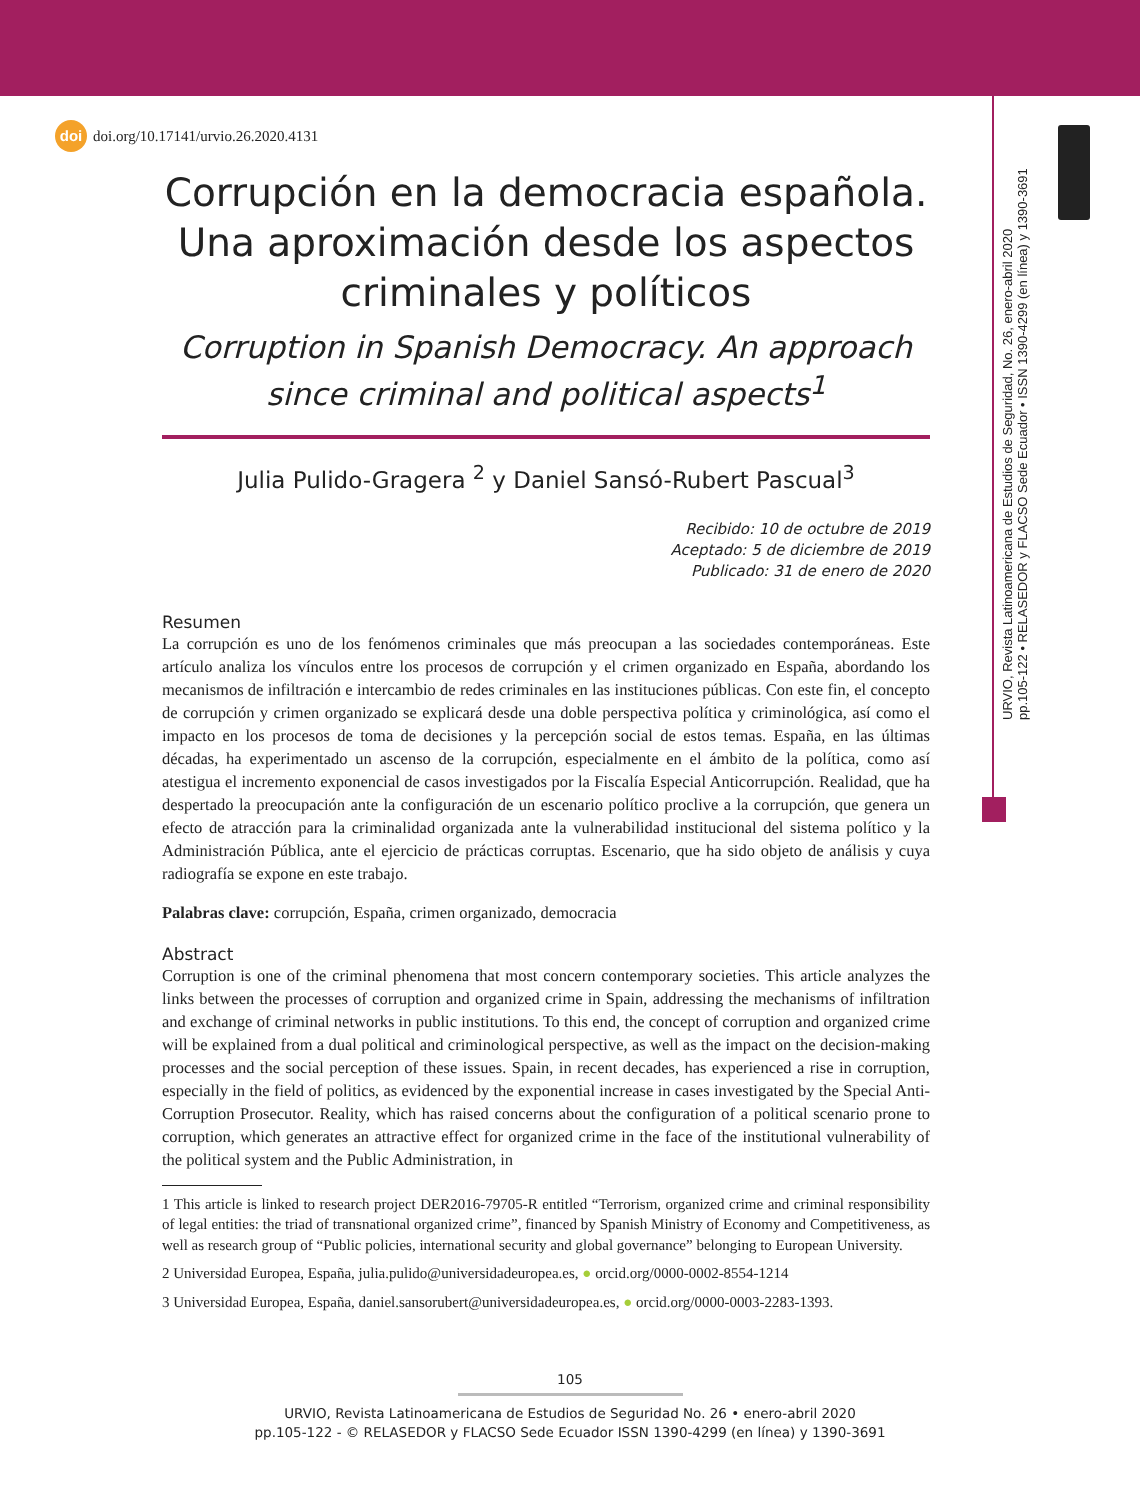doi doi.org/10.17141/urvio.26.2020.4131
URVIO, Revista Latinoamericana de Estudios de Seguridad, No. 26, enero-abril 2020
pp.105-122 • RELASEDOR y FLACSO Sede Ecuador • ISSN 1390-4299 (en línea) y 1390-3691
Corrupción en la democracia española. Una aproximación desde los aspectos criminales y políticos
Corruption in Spanish Democracy. An approach since criminal and political aspects<sup>1</sup>
Julia Pulido-Gragera <sup>2</sup> y Daniel Sansó-Rubert Pascual<sup>3</sup>
Recibido: 10 de octubre de 2019
Aceptado: 5 de diciembre de 2019
Publicado: 31 de enero de 2020
Resumen
La corrupción es uno de los fenómenos criminales que más preocupan a las sociedades contemporáneas. Este artículo analiza los vínculos entre los procesos de corrupción y el crimen organizado en España, abordando los mecanismos de infiltración e intercambio de redes criminales en las instituciones públicas. Con este fin, el concepto de corrupción y crimen organizado se explicará desde una doble perspectiva política y criminológica, así como el impacto en los procesos de toma de decisiones y la percepción social de estos temas. España, en las últimas décadas, ha experimentado un ascenso de la corrupción, especialmente en el ámbito de la política, como así atestigua el incremento exponencial de casos investigados por la Fiscalía Especial Anticorrupción. Realidad, que ha despertado la preocupación ante la configuración de un escenario político proclive a la corrupción, que genera un efecto de atracción para la criminalidad organizada ante la vulnerabilidad institucional del sistema político y la Administración Pública, ante el ejercicio de prácticas corruptas. Escenario, que ha sido objeto de análisis y cuya radiografía se expone en este trabajo.
Palabras clave: corrupción, España, crimen organizado, democracia
Abstract
Corruption is one of the criminal phenomena that most concern contemporary societies. This article analyzes the links between the processes of corruption and organized crime in Spain, addressing the mechanisms of infiltration and exchange of criminal networks in public institutions. To this end, the concept of corruption and organized crime will be explained from a dual political and criminological perspective, as well as the impact on the decision-making processes and the social perception of these issues. Spain, in recent decades, has experienced a rise in corruption, especially in the field of politics, as evidenced by the exponential increase in cases investigated by the Special Anti-Corruption Prosecutor. Reality, which has raised concerns about the configuration of a political scenario prone to corruption, which generates an attractive effect for organized crime in the face of the institutional vulnerability of the political system and the Public Administration, in
1 This article is linked to research project DER2016-79705-R entitled “Terrorism, organized crime and criminal responsibility of legal entities: the triad of transnational organized crime”, financed by Spanish Ministry of Economy and Competitiveness, as well as research group of “Public policies, international security and global governance” belonging to European University.
2 Universidad Europea, España, julia.pulido@universidadeuropea.es, ● orcid.org/0000-0002-8554-1214
3 Universidad Europea, España, daniel.sansorubert@universidadeuropea.es, ● orcid.org/0000-0003-2283-1393.
105
URVIO, Revista Latinoamericana de Estudios de Seguridad No. 26 • enero-abril 2020
pp.105-122 - © RELASEDOR y FLACSO Sede Ecuador ISSN 1390-4299 (en línea) y 1390-3691